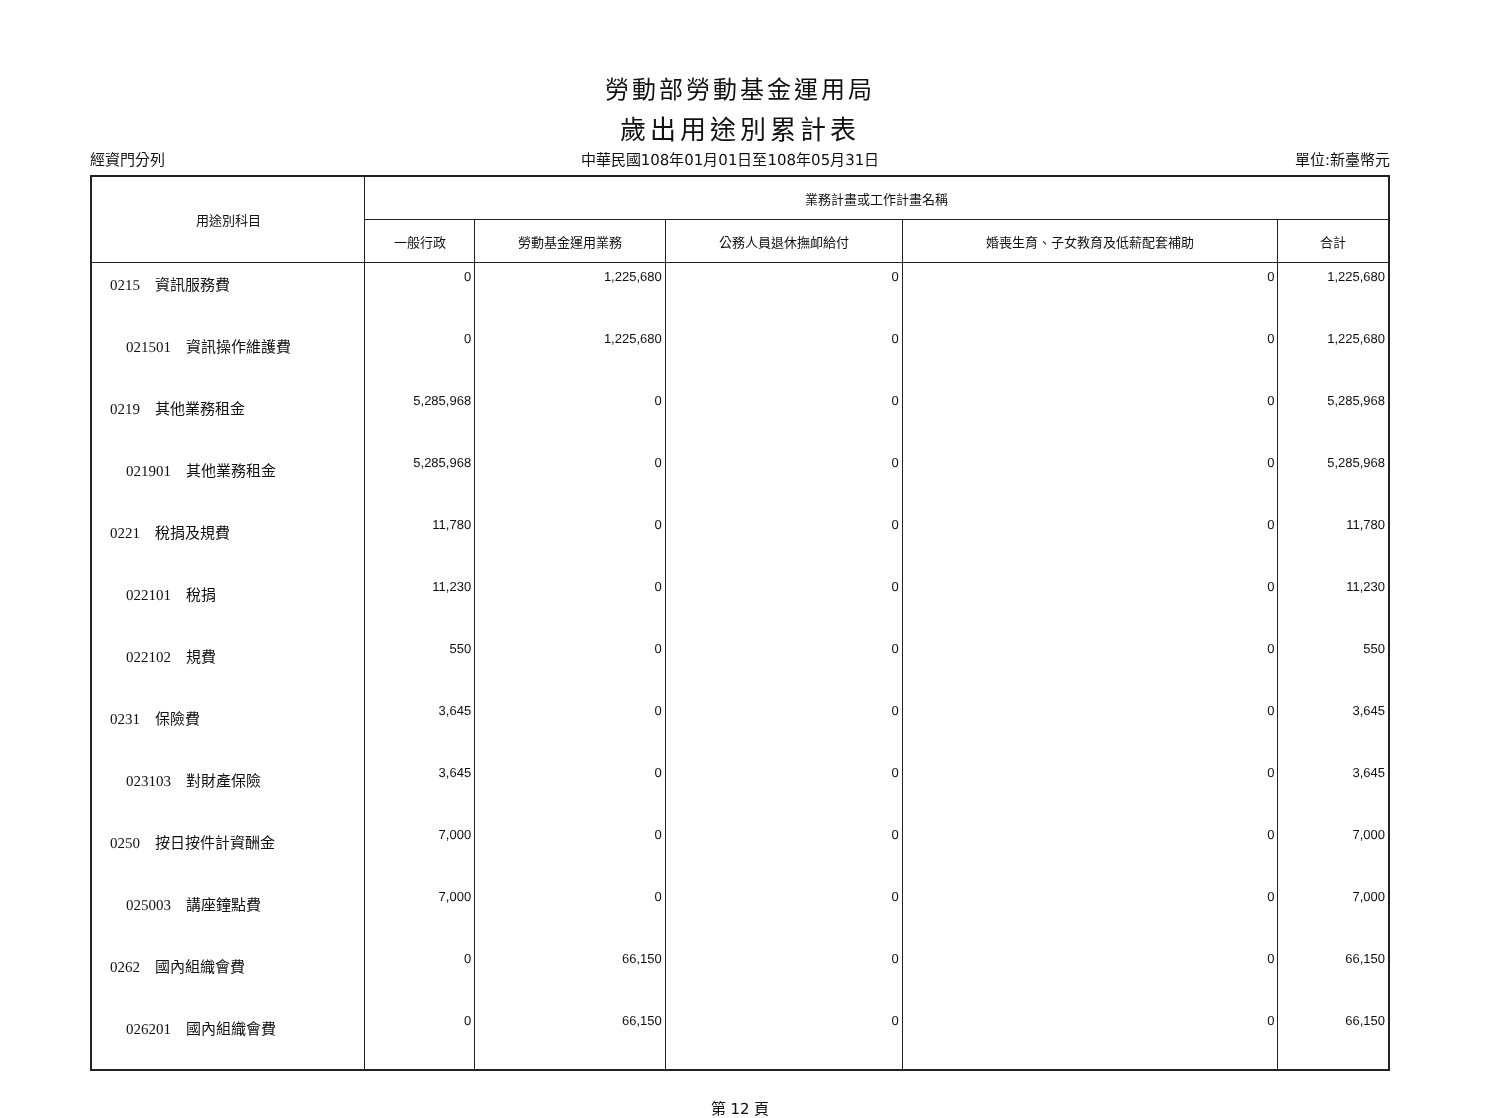勞動部勞動基金運用局
歲出用途別累計表
經資門分列 中華民國108年01月01日至108年05月31日 單位:新臺幣元
| 用途別科目 | 業務計畫或工作計畫名稱 | | | | |
| --- | --- | --- | --- | --- | --- |
| | 一般行政 | 勞動基金運用業務 | 公務人員退休撫卹給付 | 婚喪生育、子女教育及低薪配套補助 | 合計 |
| 0215 資訊服務費 | 0 | 1,225,680 | 0 | 0 | 1,225,680 |
| 021501 資訊操作維護費 | 0 | 1,225,680 | 0 | 0 | 1,225,680 |
| 0219 其他業務租金 | 5,285,968 | 0 | 0 | 0 | 5,285,968 |
| 021901 其他業務租金 | 5,285,968 | 0 | 0 | 0 | 5,285,968 |
| 0221 稅捐及規費 | 11,780 | 0 | 0 | 0 | 11,780 |
| 022101 稅捐 | 11,230 | 0 | 0 | 0 | 11,230 |
| 022102 規費 | 550 | 0 | 0 | 0 | 550 |
| 0231 保險費 | 3,645 | 0 | 0 | 0 | 3,645 |
| 023103 對財產保險 | 3,645 | 0 | 0 | 0 | 3,645 |
| 0250 按日按件計資酬金 | 7,000 | 0 | 0 | 0 | 7,000 |
| 025003 講座鐘點費 | 7,000 | 0 | 0 | 0 | 7,000 |
| 0262 國內組織會費 | 0 | 66,150 | 0 | 0 | 66,150 |
| 026201 國內組織會費 | 0 | 66,150 | 0 | 0 | 66,150 |
第 12 頁